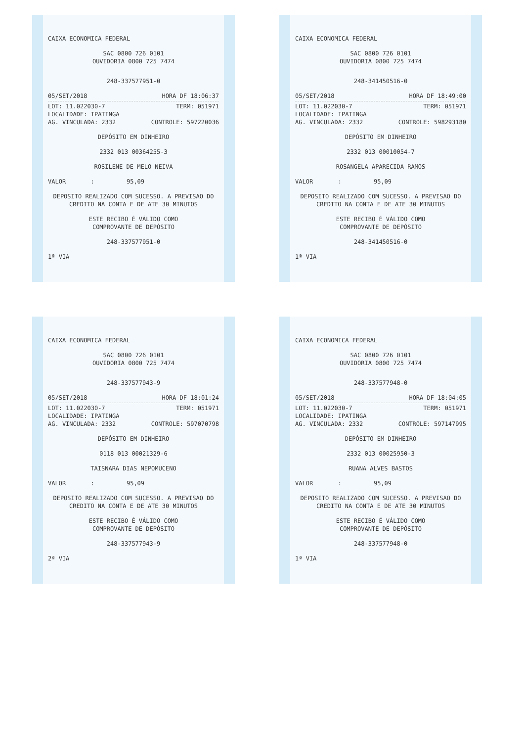CAIXA ECONOMICA FEDERAL
SAC 0800 726 0101
OUVIDORIA 0800 725 7474
248-337577951-0
05/SET/2018 HORA DF 18:06:37
LOT: 11.022030-7 TERM: 051971
LOCALIDADE: IPATINGA
AG. VINCULADA: 2332 CONTROLE: 597220036
DEPÓSITO EM DINHEIRO
2332 013 00364255-3
ROSILENE DE MELO NEIVA
VALOR : 95,09
DEPOSITO REALIZADO COM SUCESSO. A PREVISAO DO CREDITO NA CONTA E DE ATE 30 MINUTOS
ESTE RECIBO É VÁLIDO COMO
COMPROVANTE DE DEPÓSITO
248-337577951-0
1ª VIA
CAIXA ECONOMICA FEDERAL
SAC 0800 726 0101
OUVIDORIA 0800 725 7474
248-341450516-0
05/SET/2018 HORA DF 18:49:00
LOT: 11.022030-7 TERM: 051971
LOCALIDADE: IPATINGA
AG. VINCULADA: 2332 CONTROLE: 598293180
DEPÓSITO EM DINHEIRO
2332 013 00010054-7
ROSANGELA APARECIDA RAMOS
VALOR : 95,09
DEPOSITO REALIZADO COM SUCESSO. A PREVISAO DO CREDITO NA CONTA E DE ATE 30 MINUTOS
ESTE RECIBO É VÁLIDO COMO
COMPROVANTE DE DEPÓSITO
248-341450516-0
1ª VIA
CAIXA ECONOMICA FEDERAL
SAC 0800 726 0101
OUVIDORIA 0800 725 7474
248-337577943-9
05/SET/2018 HORA DF 18:01:24
LOT: 11.022030-7 TERM: 051971
LOCALIDADE: IPATINGA
AG. VINCULADA: 2332 CONTROLE: 597070798
DEPÓSITO EM DINHEIRO
0118 013 00021329-6
TAISNARA DIAS NEPOMUCENO
VALOR : 95,09
DEPOSITO REALIZADO COM SUCESSO. A PREVISAO DO CREDITO NA CONTA E DE ATE 30 MINUTOS
ESTE RECIBO É VÁLIDO COMO
COMPROVANTE DE DEPÓSITO
248-337577943-9
2ª VIA
CAIXA ECONOMICA FEDERAL
SAC 0800 726 0101
OUVIDORIA 0800 725 7474
248-337577948-0
05/SET/2018 HORA DF 18:04:05
LOT: 11.022030-7 TERM: 051971
LOCALIDADE: IPATINGA
AG. VINCULADA: 2332 CONTROLE: 597147995
DEPÓSITO EM DINHEIRO
2332 013 00025950-3
RUANA ALVES BASTOS
VALOR : 95,09
DEPOSITO REALIZADO COM SUCESSO. A PREVISAO DO CREDITO NA CONTA E DE ATE 30 MINUTOS
ESTE RECIBO É VÁLIDO COMO
COMPROVANTE DE DEPÓSITO
248-337577948-0
1ª VIA